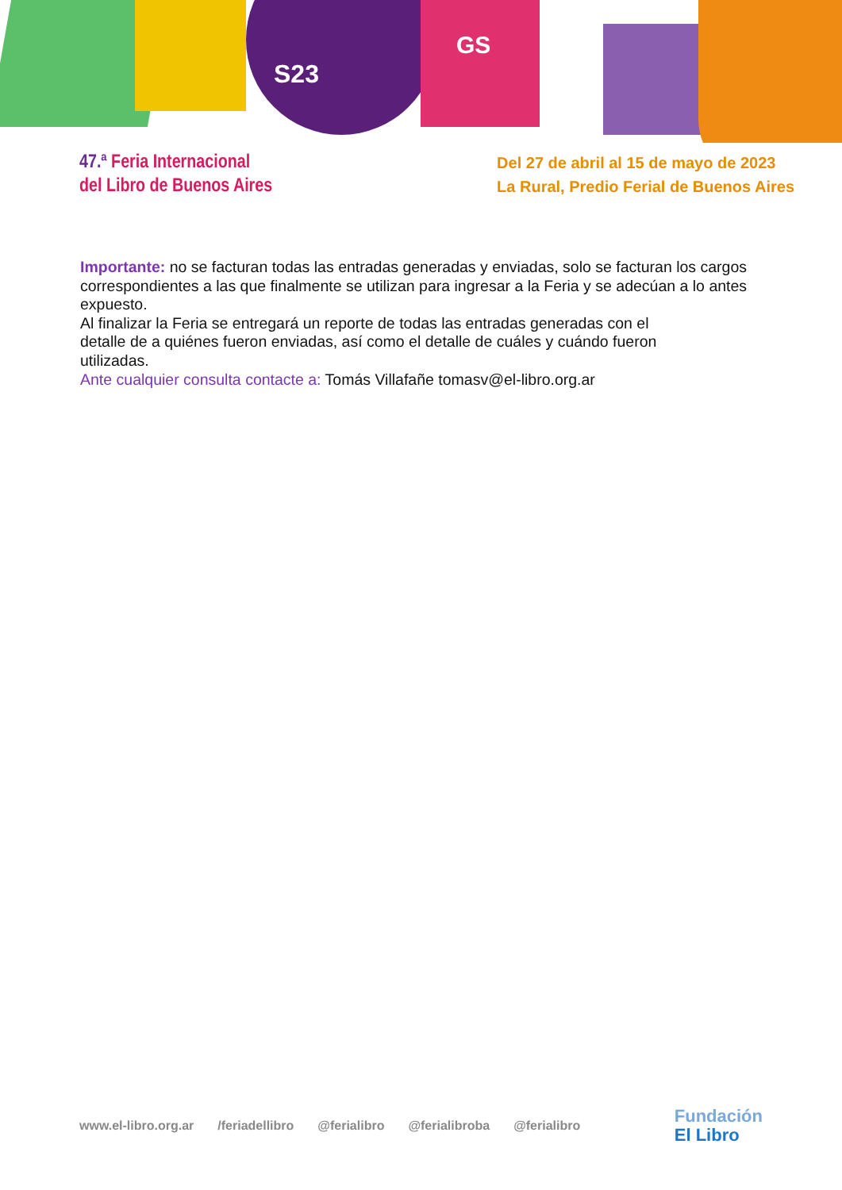S23
GS
47.ª Feria Internacional
del Libro de Buenos Aires
Del 27 de abril al 15 de mayo de 2023
La Rural, Predio Ferial de Buenos Aires
Importante: no se facturan todas las entradas generadas y enviadas, solo se facturan los cargos correspondientes a las que finalmente se utilizan para ingresar a la Feria y se adecúan a lo antes expuesto.
Al finalizar la Feria se entregará un reporte de todas las entradas generadas con el
detalle de a quiénes fueron enviadas, así como el detalle de cuáles y cuándo fueron
utilizadas.
Ante cualquier consulta contacte a: Tomás Villafañe tomasv@el-libro.org.ar
www.el-libro.org.ar /feriadellibro @ferialibro @ferialibroba @ferialibro
Fundación
El Libro